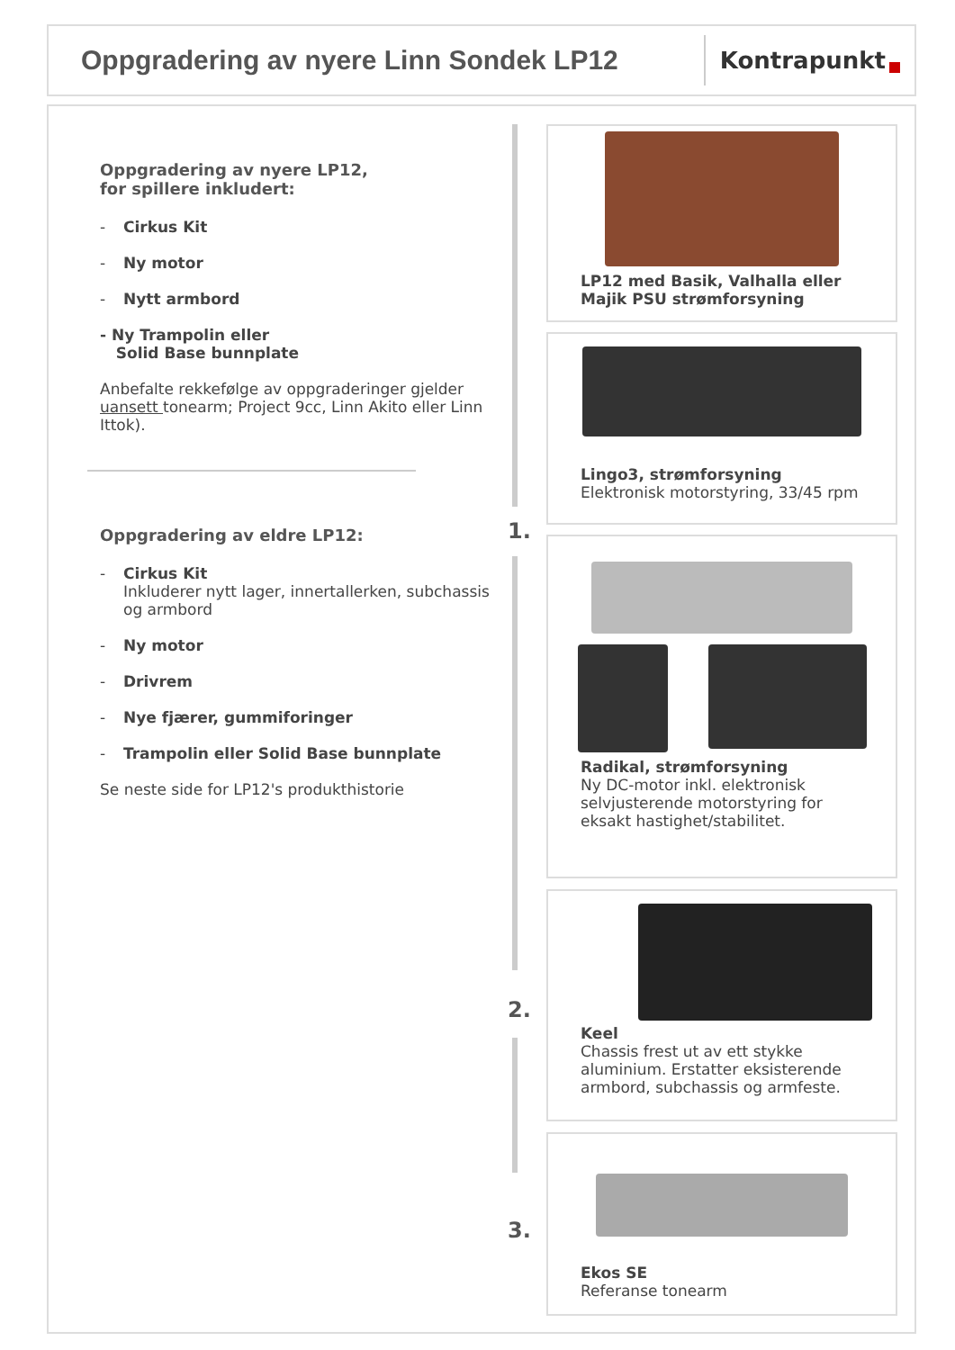Oppgradering av nyere Linn Sondek LP12
Kontrapunkt
Oppgradering av nyere LP12,
for spillere inkludert:
- Cirkus Kit
- Ny motor
- Nytt armbord
- Ny Trampolin eller
Solid Base bunnplate
Anbefalte rekkefølge av oppgraderinger gjelder uansett tonearm; Project 9cc, Linn Akito eller Linn Ittok).
Oppgradering av eldre LP12:
- Cirkus Kit
Inkluderer nytt lager, innertallerken, subchassis og armbord
- Ny motor
- Drivrem
- Nye fjærer, gummiforinger
- Trampolin eller Solid Base bunnplate
Se neste side for LP12's produkthistorie
1.
2.
3.
LP12 med Basik, Valhalla eller Majik PSU strømforsyning
Lingo3, strømforsyning
Elektronisk motorstyring, 33/45 rpm
Radikal, strømforsyning
Ny DC-motor inkl. elektronisk selvjusterende motorstyring for eksakt hastighet/stabilitet.
Keel
Chassis frest ut av ett stykke aluminium. Erstatter eksisterende armbord, subchassis og armfeste.
Ekos SE
Referanse tonearm